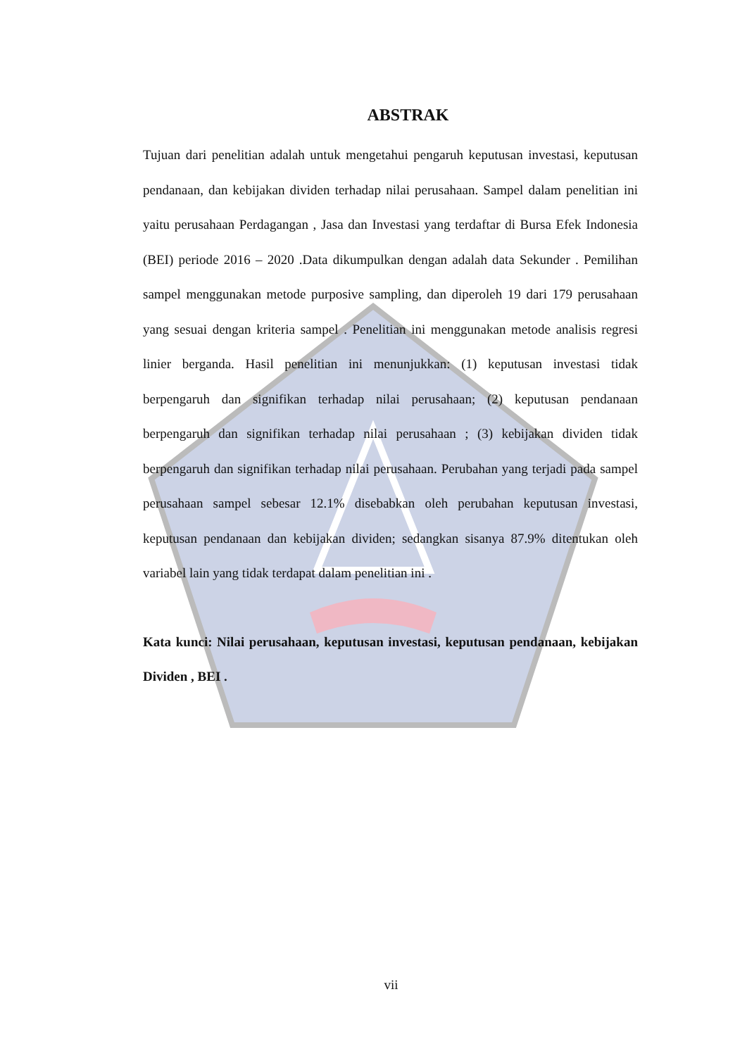ABSTRAK
Tujuan dari penelitian adalah untuk mengetahui pengaruh keputusan investasi, keputusan pendanaan, dan kebijakan dividen terhadap nilai perusahaan. Sampel dalam penelitian ini yaitu perusahaan Perdagangan , Jasa dan Investasi yang terdaftar di Bursa Efek Indonesia (BEI) periode 2016 – 2020 .Data dikumpulkan dengan adalah data Sekunder . Pemilihan sampel menggunakan metode purposive sampling, dan diperoleh 19 dari 179 perusahaan yang sesuai dengan kriteria sampel . Penelitian ini menggunakan metode analisis regresi linier berganda. Hasil penelitian ini menunjukkan: (1) keputusan investasi tidak berpengaruh dan signifikan terhadap nilai perusahaan; (2) keputusan pendanaan berpengaruh dan signifikan terhadap nilai perusahaan ; (3) kebijakan dividen tidak berpengaruh dan signifikan terhadap nilai perusahaan. Perubahan yang terjadi pada sampel perusahaan sampel sebesar 12.1% disebabkan oleh perubahan keputusan investasi, keputusan pendanaan dan kebijakan dividen; sedangkan sisanya 87.9% ditentukan oleh variabel lain yang tidak terdapat dalam penelitian ini .
Kata kunci: Nilai perusahaan, keputusan investasi, keputusan pendanaan, kebijakan Dividen , BEI .
vii